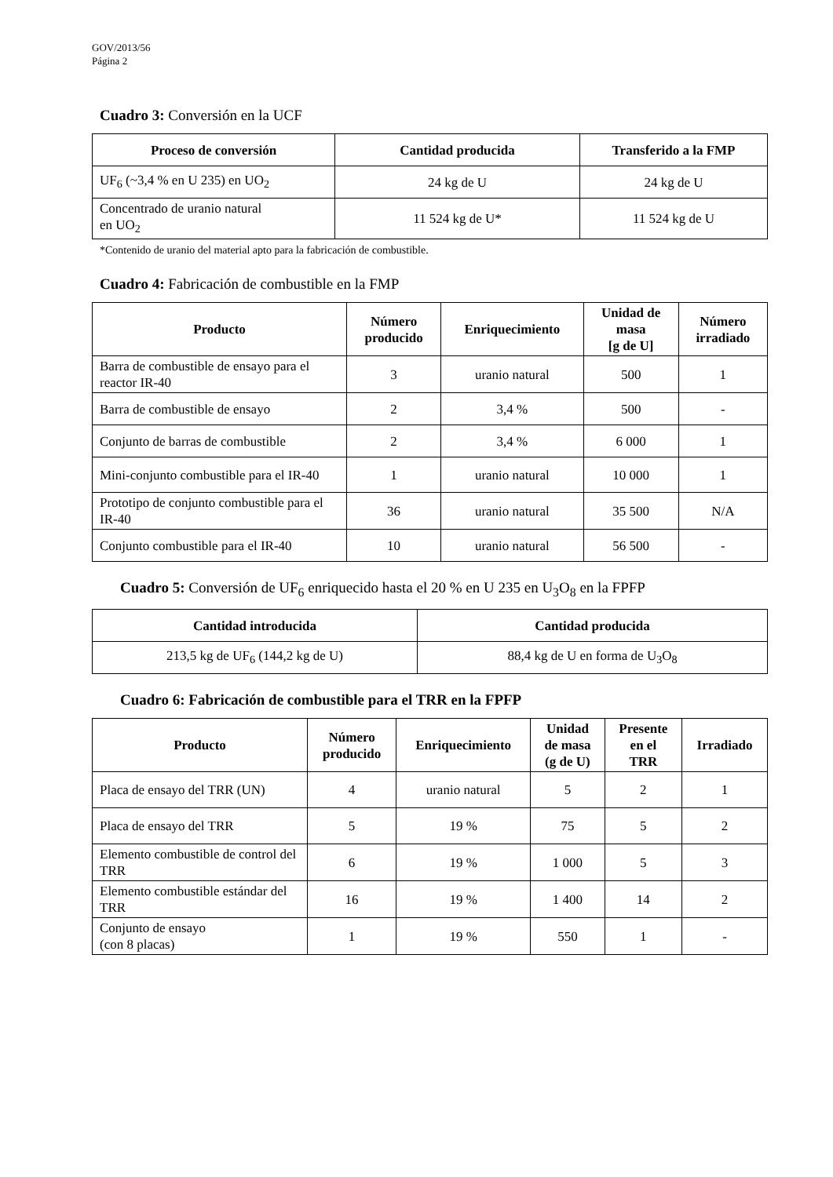GOV/2013/56
Página 2
Cuadro 3: Conversión en la UCF
| Proceso de conversión | Cantidad producida | Transferido a la FMP |
| --- | --- | --- |
| UF<sub>6</sub> (~3,4 % en U 235) en UO<sub>2</sub> | 24 kg de U | 24 kg de U |
| Concentrado de uranio natural en UO<sub>2</sub> | 11 524 kg de U* | 11 524 kg de U |
*Contenido de uranio del material apto para la fabricación de combustible.
Cuadro 4: Fabricación de combustible en la FMP
| Producto | Número producido | Enriquecimiento | Unidad de masa [g de U] | Número irradiado |
| --- | --- | --- | --- | --- |
| Barra de combustible de ensayo para el reactor IR-40 | 3 | uranio natural | 500 | 1 |
| Barra de combustible de ensayo | 2 | 3,4 % | 500 | - |
| Conjunto de barras de combustible | 2 | 3,4 % | 6 000 | 1 |
| Mini-conjunto combustible para el IR-40 | 1 | uranio natural | 10 000 | 1 |
| Prototipo de conjunto combustible para el IR-40 | 36 | uranio natural | 35 500 | N/A |
| Conjunto combustible para el IR-40 | 10 | uranio natural | 56 500 | - |
Cuadro 5: Conversión de UF<sub>6</sub> enriquecido hasta el 20 % en U 235 en U<sub>3</sub>O<sub>8</sub> en la FPFP
| Cantidad introducida | Cantidad producida |
| --- | --- |
| 213,5 kg de UF<sub>6</sub> (144,2 kg de U) | 88,4 kg de U en forma de U<sub>3</sub>O<sub>8</sub> |
Cuadro 6: Fabricación de combustible para el TRR en la FPFP
| Producto | Número producido | Enriquecimiento | Unidad de masa (g de U) | Presente en el TRR | Irradiado |
| --- | --- | --- | --- | --- | --- |
| Placa de ensayo del TRR (UN) | 4 | uranio natural | 5 | 2 | 1 |
| Placa de ensayo del TRR | 5 | 19 % | 75 | 5 | 2 |
| Elemento combustible de control del TRR | 6 | 19 % | 1 000 | 5 | 3 |
| Elemento combustible estándar del TRR | 16 | 19 % | 1 400 | 14 | 2 |
| Conjunto de ensayo (con 8 placas) | 1 | 19 % | 550 | 1 | - |